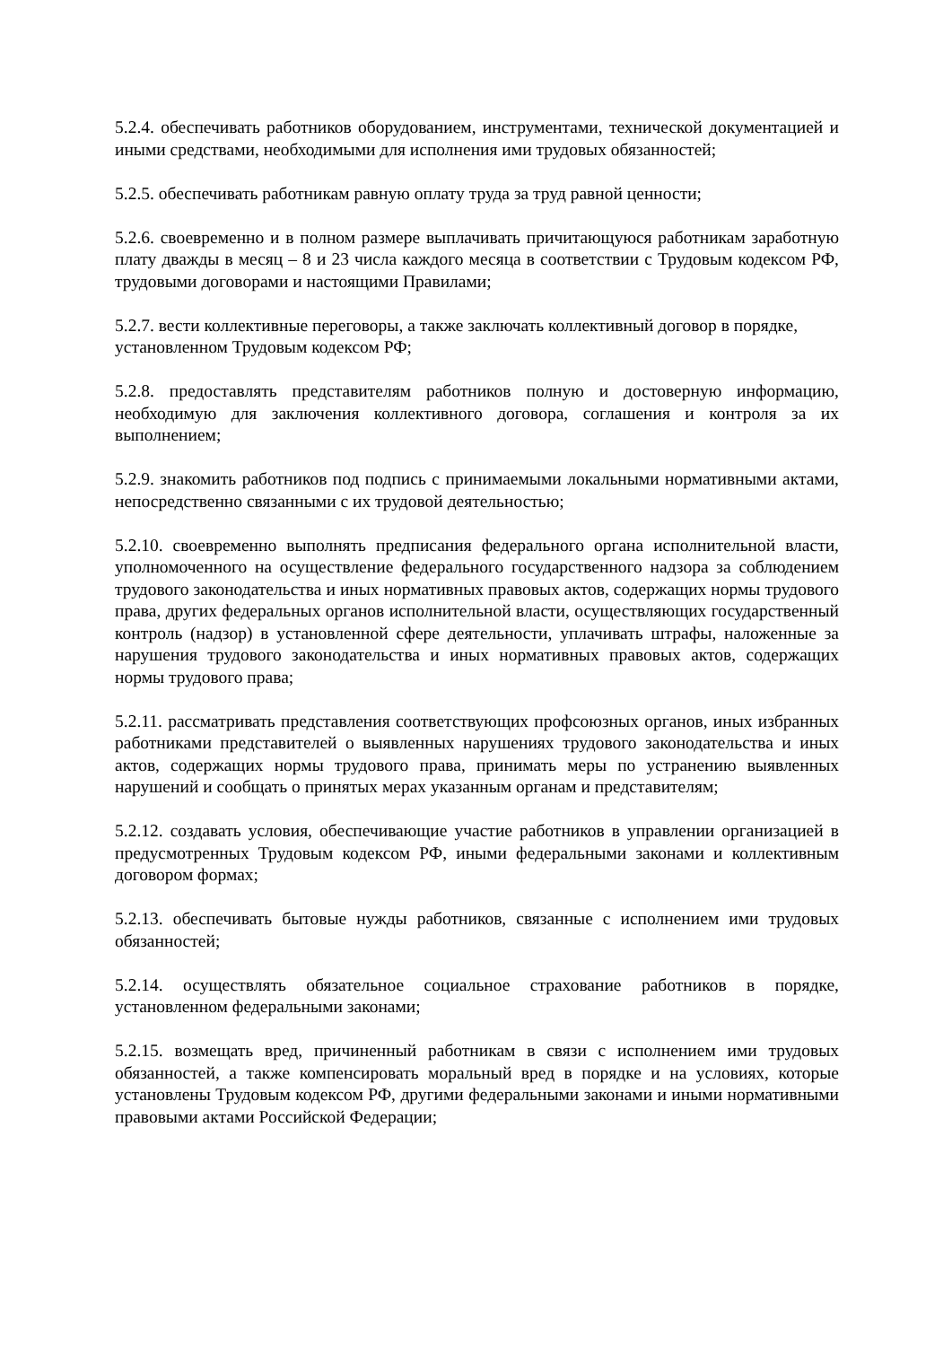5.2.4. обеспечивать работников оборудованием, инструментами, технической документацией и иными средствами, необходимыми для исполнения ими трудовых обязанностей;
5.2.5. обеспечивать работникам равную оплату труда за труд равной ценности;
5.2.6. своевременно и в полном размере выплачивать причитающуюся работникам заработную плату дважды в месяц – 8 и 23 числа каждого месяца в соответствии с Трудовым кодексом РФ, трудовыми договорами и настоящими Правилами;
5.2.7. вести коллективные переговоры, а также заключать коллективный договор в порядке, установленном Трудовым кодексом РФ;
5.2.8. предоставлять представителям работников полную и достоверную информацию, необходимую для заключения коллективного договора, соглашения и контроля за их выполнением;
5.2.9. знакомить работников под подпись с принимаемыми локальными нормативными актами, непосредственно связанными с их трудовой деятельностью;
5.2.10. своевременно выполнять предписания федерального органа исполнительной власти, уполномоченного на осуществление федерального государственного надзора за соблюдением трудового законодательства и иных нормативных правовых актов, содержащих нормы трудового права, других федеральных органов исполнительной власти, осуществляющих государственный контроль (надзор) в установленной сфере деятельности, уплачивать штрафы, наложенные за нарушения трудового законодательства и иных нормативных правовых актов, содержащих нормы трудового права;
5.2.11. рассматривать представления соответствующих профсоюзных органов, иных избранных работниками представителей о выявленных нарушениях трудового законодательства и иных актов, содержащих нормы трудового права, принимать меры по устранению выявленных нарушений и сообщать о принятых мерах указанным органам и представителям;
5.2.12. создавать условия, обеспечивающие участие работников в управлении организацией в предусмотренных Трудовым кодексом РФ, иными федеральными законами и коллективным договором формах;
5.2.13. обеспечивать бытовые нужды работников, связанные с исполнением ими трудовых обязанностей;
5.2.14. осуществлять обязательное социальное страхование работников в порядке, установленном федеральными законами;
5.2.15. возмещать вред, причиненный работникам в связи с исполнением ими трудовых обязанностей, а также компенсировать моральный вред в порядке и на условиях, которые установлены Трудовым кодексом РФ, другими федеральными законами и иными нормативными правовыми актами Российской Федерации;